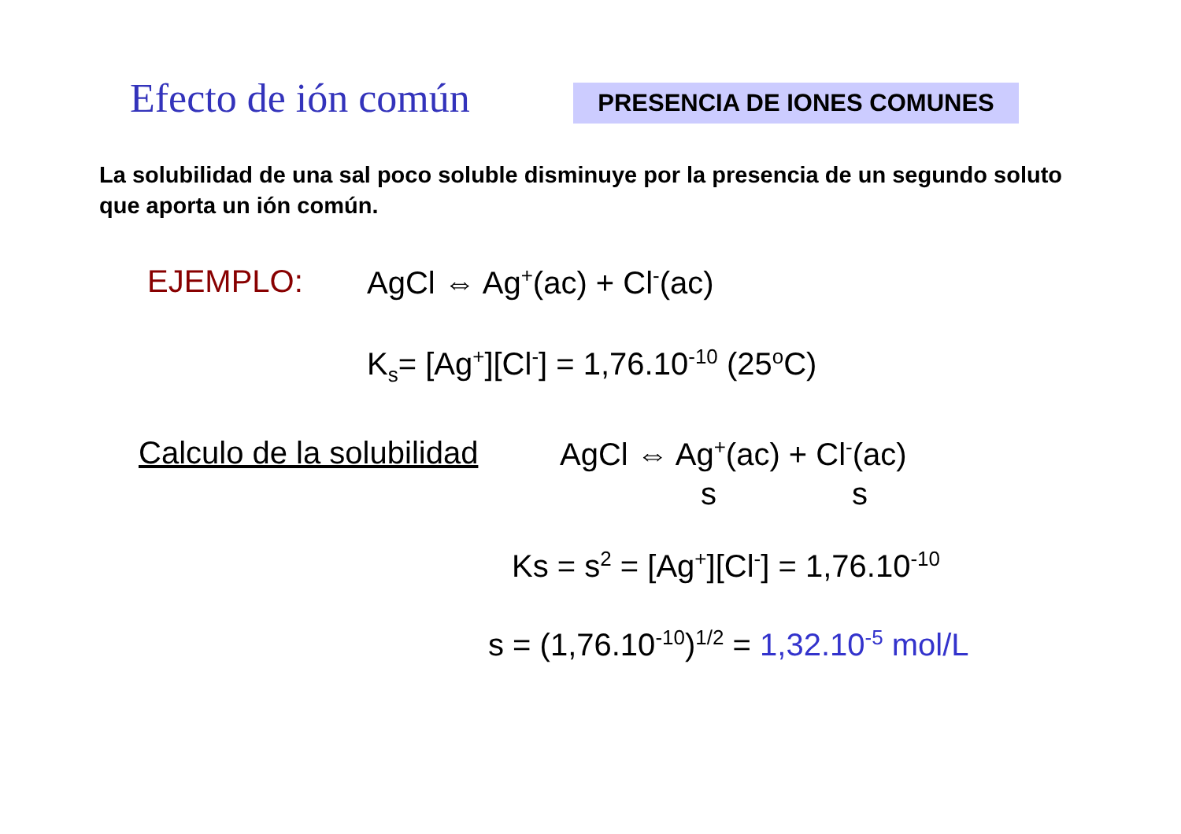Efecto de ión común PRESENCIA DE IONES COMUNES
La solubilidad de una sal poco soluble disminuye por la presencia de un segundo soluto que aporta un ión común.
EJEMPLO: AgCl ⇔ Ag<sup>+</sup>(ac) + Cl<sup>-</sup>(ac)
K<sub>s</sub>= [Ag<sup>+</sup>][Cl<sup>-</sup>] = 1,76.10<sup>-10</sup> (25<sup>o</sup>C)
Calculo de la solubilidad AgCl ⇔ Ag<sup>+</sup>(ac) + Cl<sup>-</sup>(ac)
s s
Ks = s<sup>2</sup> = [Ag<sup>+</sup>][Cl<sup>-</sup>] = 1,76.10<sup>-10</sup>
s = (1,76.10<sup>-10</sup>)<sup>1/2</sup> = 1,32.10<sup>-5</sup> mol/L